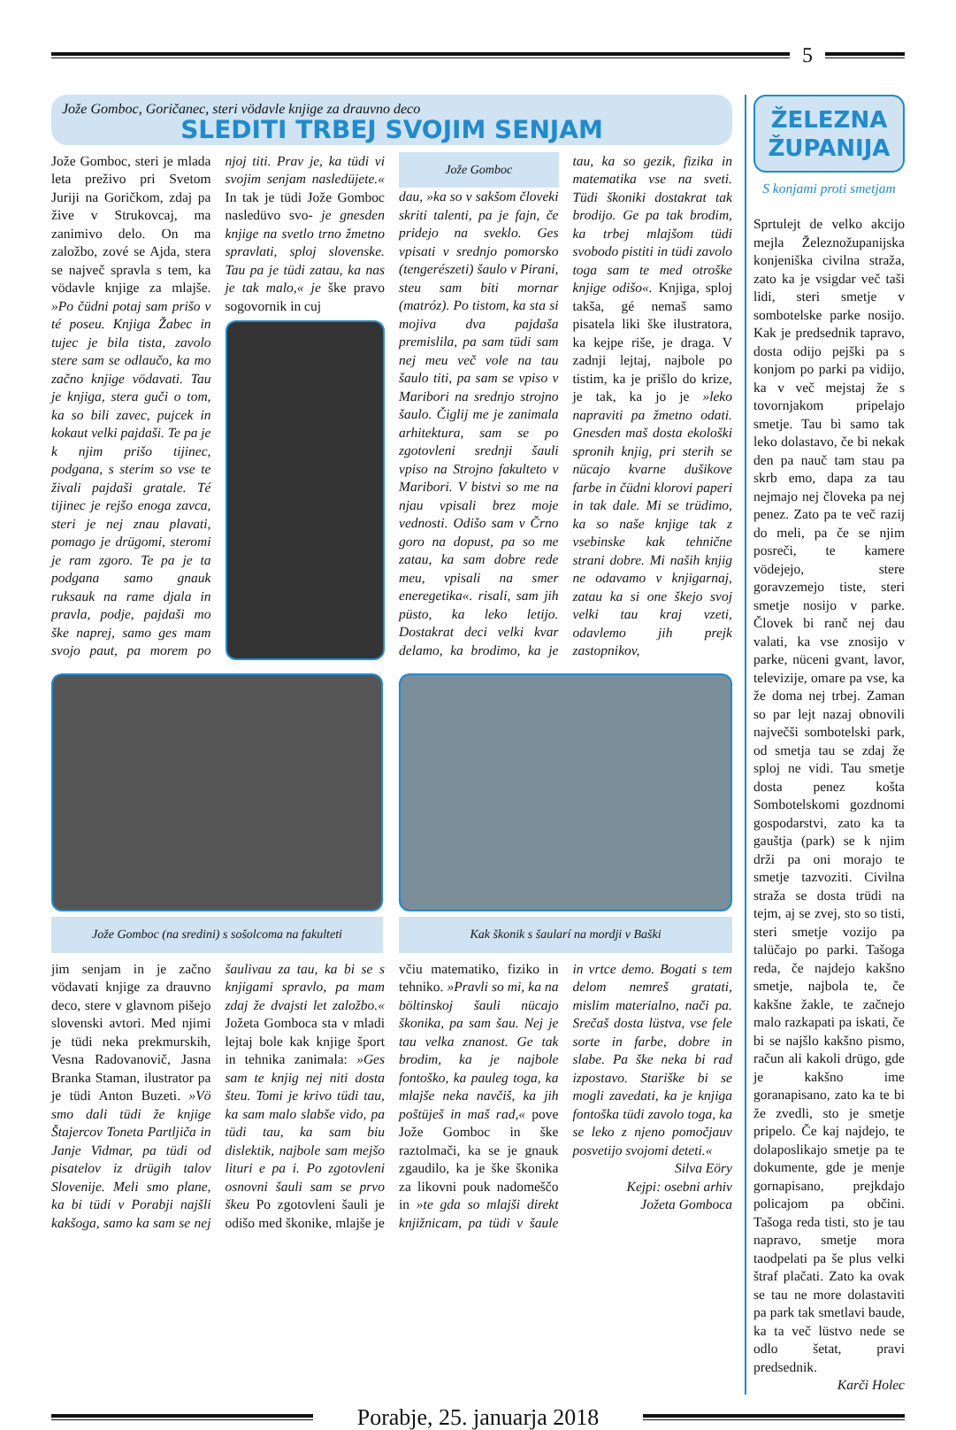5
Jože Gomboc, Goričanec, steri vödavle knjige za drauvno deco
SLEDITI TRBEJ SVOJIM SENJAM
Jože Gomboc, steri je mlada leta preživo pri Svetom Juriji na Goričkom, zdaj pa žive v Strukovcaj, ma zanimivo delo. On ma založbo, zové se Ajda, stera se največ spravla s tem, ka vödavle knjige za mlajše. »Po čüdni potaj sam prišo v té poseu. Knjiga Žabec in tujec je bila tista, zavolo stere sam se odlaučo, ka mo začno knjige vödavati. Tau je knjiga, stera guči o tom, ka so bili zavec, pujcek in kokaut velki pajdaši. Te pa je k njim prišo tijinec, podgana, s sterim so vse te živali pajdaši gratale. Té tijinec je rejšo enoga zavca, steri je nej znau plavati, pomago je drügomi, steromi je ram zgoro. Te pa je ta podgana samo gnauk ruksauk na rame djala in pravla, podje, pajdaši mo ške naprej, samo ges mam svojo paut, pa morem po njoj titi. Prav je, ka tüdi vi svojim senjam nasledüjete.« In tak je tüdi Jože Gomboc nasledüvo svo- je gnesden knjige na svetlo trno žmetno spravlati, sploj slovenske. Tau pa je tüdi zatau, ka nas je tak malo,« je ške pravo sogovornik in cuj
Jože Gomboc
dau, »ka so v sakšom človeki skriti talenti, pa je fajn, če pridejo na sveklo. Ges vpisati v srednjo pomorsko (tengerészeti) šaulo v Pirani, steu sam biti mornar (matróz). Po tistom, ka sta si mojiva dva pajdaša premislila, pa sam tüdi sam nej meu več vole na tau šaulo titi, pa sam se vpiso v Maribori na srednjo strojno šaulo. Čiglij me je zanimala arhitektura, sam se po zgotovleni srednji šauli vpiso na Strojno fakulteto v Maribori. V bistvi so me na njau vpisali brez moje vednosti. Odišo sam v Črno goro na dopust, pa so me zatau, ka sam dobre rede meu, vpisali na smer eneregetika«. risali, sam jih püsto, ka leko letijo. Dostakrat deci velki kvar delamo, ka brodimo, ka je tau, ka so gezik, fizika in matematika vse na sveti. Tüdi škoniki dostakrat tak brodijo. Ge pa tak brodim, ka trbej mlajšom tüdi svobodo pistiti in tüdi zavolo toga sam te med otroške knjige odišo«. Knjiga, sploj takša, gé nemaš samo pisatela liki ške ilustratora, ka kejpe riše, je draga. V zadnji lejtaj, najbole po tistim, ka je prišlo do krize, je tak, ka jo je »leko napraviti pa žmetno odati. Gnesden maš dosta ekološki spronih knjig, pri sterih se nücajo kvarne dušikove farbe in čüdni klorovi paperi in tak dale. Mi se trüdimo, ka so naše knjige tak z vsebinske kak tehnične strani dobre. Mi naših knjig ne odavamo v knjigarnaj, zatau ka si one škejo svoj velki tau kraj vzeti, odavlemo jih prejk zastopnikov,
Jože Gomboc (na sredini) s sošolcoma na fakulteti
Kak škonik s šaularí na mordji v Baški
jim senjam in je začno vödavati knjige za drauvno deco, stere v glavnom pišejo slovenski avtori. Med njimi je tüdi neka prekmurskih, Vesna Radovanovič, Jasna Branka Staman, ilustrator pa je tüdi Anton Buzeti. »Vö smo dali tüdi že knjige Štajercov Toneta Partljiča in Janje Vidmar, pa tüdi od pisatelov iz drügih talov Slovenije. Meli smo plane, ka bi tüdi v Porabji najšli kakšoga, samo ka sam se nej šaulivau za tau, ka bi se s knjigami spravlo, pa mam zdaj že dvajsti let založbo.« Jožeta Gomboca sta v mladi lejtaj bole kak knjige šport in tehnika zanimala: »Ges sam te knjig nej niti dosta šteu. Tomi je krivo tüdi tau, ka sam malo slabše vido, pa tüdi tau, ka sam biu dislektik, najbole sam mejšo lituri e pa i. Po zgotovleni osnovni šauli sam se prvo škeu Po zgotovleni šauli je odišo med škonike, mlajše je včiu matematiko, fiziko in tehniko. »Pravli so mi, ka na böltinskoj šauli nücajo škonika, pa sam šau. Nej je tau velka znanost. Ge tak brodim, ka je najbole fontoško, ka pauleg toga, ka mlajše neka navčiš, ka jih poštüješ in maš rad,« pove Jože Gomboc in ške raztolmači, ka se je gnauk zgaudilo, ka je ške škonika za likovni pouk nadomeščo in »te gda so mlajši direkt knjižnicam, pa tüdi v šaule in vrtce demo. Bogati s tem delom nemreš gratati, mislim materialno, nači pa. Srečaš dosta lüstva, vse fele sorte in farbe, dobre in slabe. Pa ške neka bi rad izpostavo. Stariške bi se mogli zavedati, ka je knjiga fontoška tüdi zavolo toga, ka se leko z njeno pomočjauv posvetijo svojomi deteti.«
Silva Eöry
Kejpi: osebni arhiv
Jožeta Gomboca
ŽELEZNA
ŽUPANIJA
S konjami proti smetjam
Sprtulejt de velko akcijo mejla Železnožupanijska konjeniška civilna straža, zato ka je vsigdar več taši lidi, steri smetje v sombotelske parke nosijo. Kak je predsednik tapravo, dosta odijo pejški pa s konjom po parki pa vidijo, ka v več mejstaj že s tovornjakom pripelajo smetje. Tau bi samo tak leko dolastavo, če bi nekak den pa nauč tam stau pa skrb emo, dapa za tau nejmajo nej človeka pa nej penez. Zato pa te več razij do meli, pa če se njim posreči, te kamere vödejejo, stere goravzemejo tiste, steri smetje nosijo v parke. Človek bi ranč nej dau valati, ka vse znosijo v parke, nüceni gvant, lavor, televizije, omare pa vse, ka že doma nej trbej. Zaman so par lejt nazaj obnovili največši sombotelski park, od smetja tau se zdaj že sploj ne vidi. Tau smetje dosta penez košta Sombotelskomi gozdnomi gospodarstvi, zato ka ta gauštja (park) se k njim drži pa oni morajo te smetje tazvoziti. Civilna straža se dosta trüdi na tejm, aj se zvej, sto so tisti, steri smetje vozijo pa talüčajo po parki. Tašoga reda, če najdejo kakšno smetje, najbola te, če kakšne žakle, te začnejo malo razkapati pa iskati, če bi se najšlo kakšno pismo, račun ali kakoli drügo, gde je kakšno ime goranapisano, zato ka te bi že zvedli, sto je smetje pripelo. Če kaj najdejo, te dolaposlikajo smetje pa te dokumente, gde je menje gornapisano, prejkdajo policajom pa občini. Tašoga reda tisti, sto je tau napravo, smetje mora taodpelati pa še plus velki štraf plačati. Zato ka ovak se tau ne more dolastaviti pa park tak smetlavi baude, ka ta več lüstvo nede se odlo šetat, pravi predsednik.
Karči Holec
Porabje, 25. januarja 2018